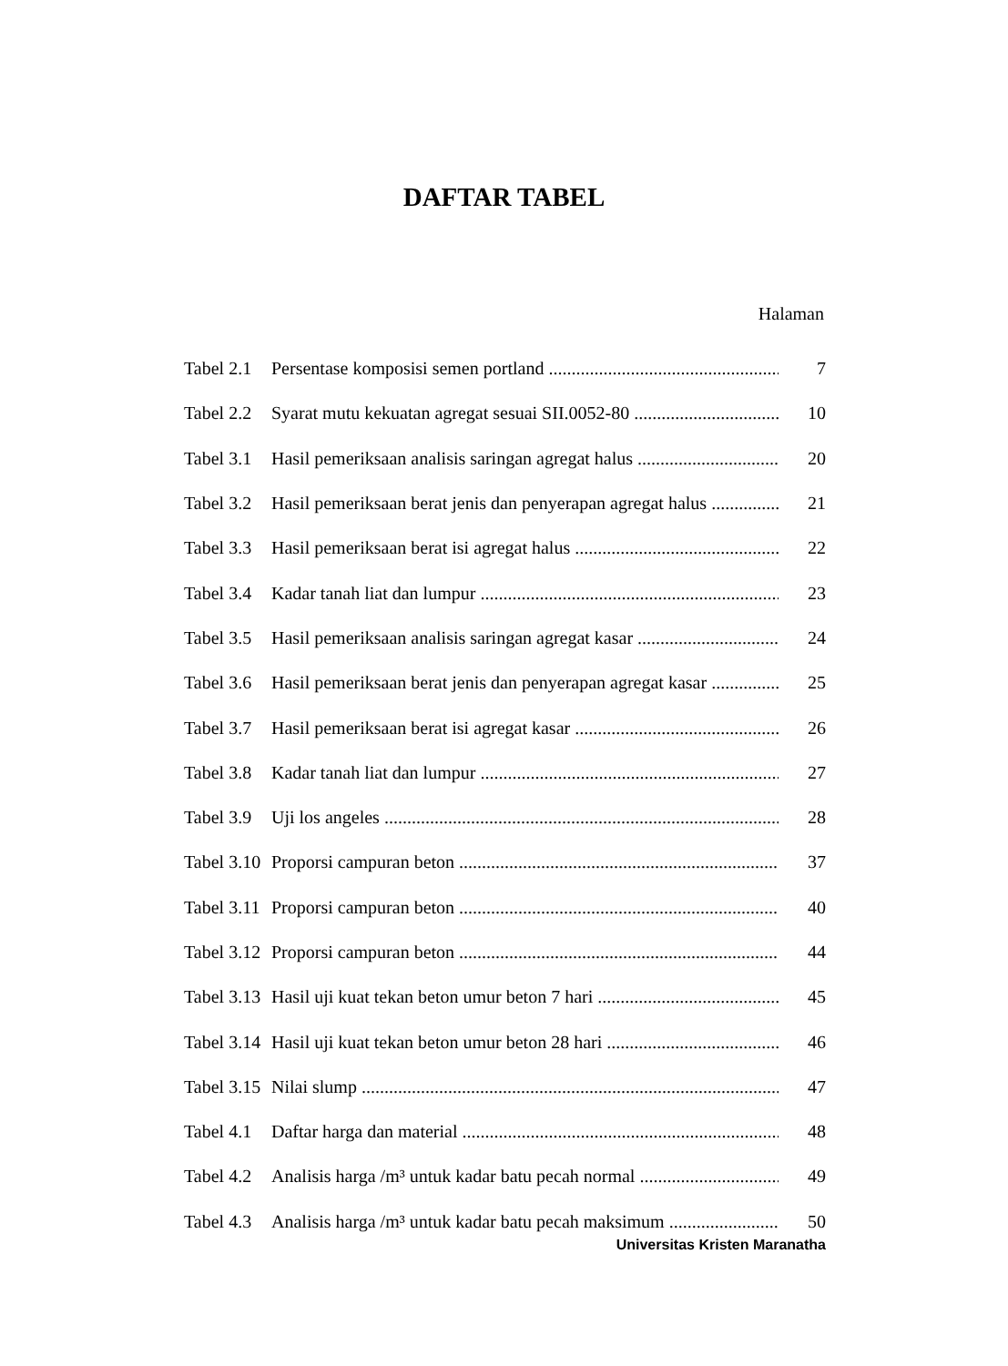DAFTAR TABEL
Halaman
Tabel 2.1 Persentase komposisi semen portland 7
Tabel 2.2 Syarat mutu kekuatan agregat sesuai SII.0052-80 10
Tabel 3.1 Hasil pemeriksaan analisis saringan agregat halus 20
Tabel 3.2 Hasil pemeriksaan berat jenis dan penyerapan agregat halus 21
Tabel 3.3 Hasil pemeriksaan berat isi agregat halus 22
Tabel 3.4 Kadar tanah liat dan lumpur 23
Tabel 3.5 Hasil pemeriksaan analisis saringan agregat kasar 24
Tabel 3.6 Hasil pemeriksaan berat jenis dan penyerapan agregat kasar 25
Tabel 3.7 Hasil pemeriksaan berat isi agregat kasar 26
Tabel 3.8 Kadar tanah liat dan lumpur 27
Tabel 3.9 Uji los angeles 28
Tabel 3.10 Proporsi campuran beton 37
Tabel 3.11 Proporsi campuran beton 40
Tabel 3.12 Proporsi campuran beton 44
Tabel 3.13 Hasil uji kuat tekan beton umur beton 7 hari 45
Tabel 3.14 Hasil uji kuat tekan beton umur beton 28 hari 46
Tabel 3.15 Nilai slump 47
Tabel 4.1 Daftar harga dan material 48
Tabel 4.2 Analisis harga /m³ untuk kadar batu pecah normal 49
Tabel 4.3 Analisis harga /m³ untuk kadar batu pecah maksimum 50
Universitas Kristen Maranatha